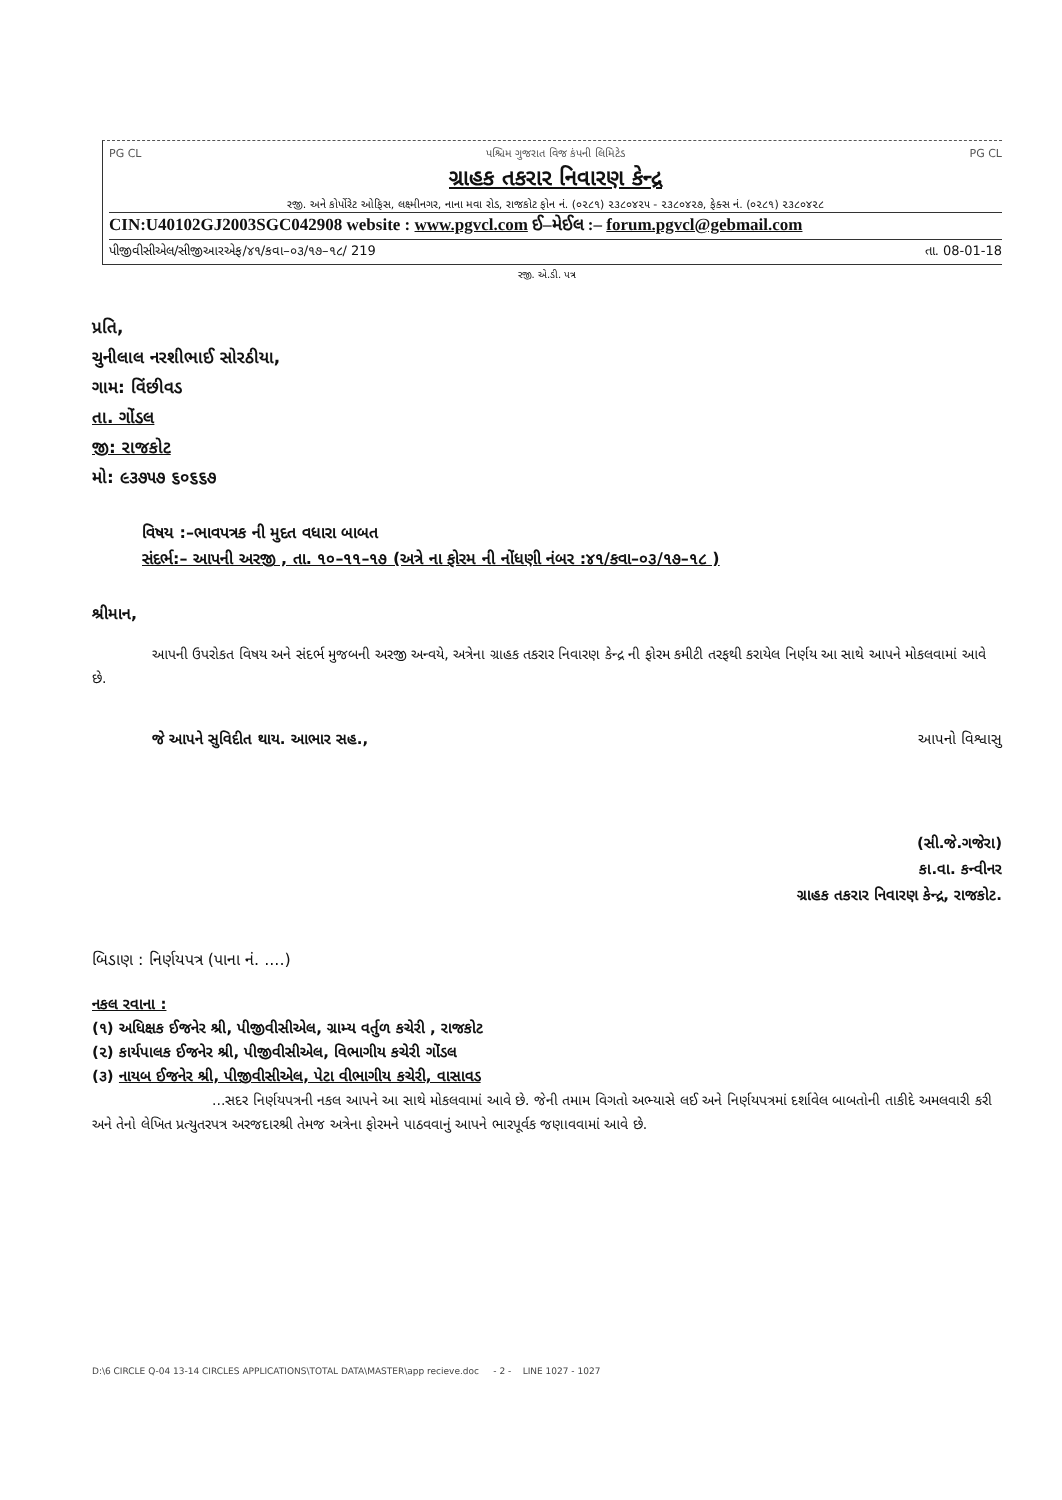PG CL પશ્ચિમ ગુજરાત વિજ કંપની લિમિટેડ PG CL
ગ્રાહક તકરાર નિવારણ કેન્દ્ર
રજી. અને કોર્પોરેટ ઓફિસ, લક્ષ્મીનગર, નાના મવા રોડ, રાજકોટ ફોન નં. (૦૨૮૧) ૨૩૮૦૪૨૫ - ૨૩૮૦૪૨૭, ફેક્સ નં. (૦૨૮૧) ૨૩૮૦૪૨૮
CIN:U40102GJ2003SGC042908 website : www.pgvcl.com ઈ–મેઈલ :– forum.pgvcl@gebmail.com
પીજીવીસીએલ/સીજીઆરએફ/૪૧/કવા–૦૩/૧૭–૧૮/ 219 તા. 08-01-18
રજી. એ.ડી. પત્ર
પ્રતિ,
ચુનીલાલ નરશીભાઈ સોરઠીયા,
ગામ: વિંછીવડ
તા. ગોંડલ
જી: રાજકોટ
મો: ૯૩૭૫૭ ૬૦૬૬૭
વિષય :–ભાવપત્રક ની મુદત વધારા બાબત
સંદર્ભ:– આપની અરજી , તા. ૧૦–૧૧–૧૭ (અત્રે ના ફોરમ ની નોંધણી નંબર :૪૧/કવા–૦૩/૧૭–૧૮ )
શ્રીમાન,
આપની ઉપરોકત વિષય અને સંદર્ભ મુજબની અરજી અન્વયે, અત્રેના ગ્રાહક તકરાર નિવારણ કેન્દ્ર ની ફોરમ કમીટી તરફથી કરાયેલ નિર્ણય આ સાથે આપને મોકલવામાં આવે છે.
જે આપને સુવિદીત થાય. આભાર સહ., આપનો વિશ્વાસુ
(સી.જે.ગજેરા)
કા.વા. કન્વીનર
ગ્રાહક તકરાર નિવારણ કેન્દ્ર, રાજકોટ.
બિડાણ : નિર્ણયપત્ર (પાના નં. ....)
નકલ રવાના :
(૧) અધિક્ષક ઈજનેર શ્રી, પીજીવીસીએલ, ગ્રામ્ય વર્તુળ કચેરી , રાજકોટ
(૨) કાર્યપાલક ઈજનેર શ્રી, પીજીવીસીએલ, વિભાગીય કચેરી ગોંડલ
(૩) નાયબ ઈજનેર શ્રી, પીજીવીસીએલ, પેટા વીભાગીય કચેરી, વાસાવડ
...સદર નિર્ણયપત્રની નકલ આપને આ સાથે મોકલવામાં આવે છે. જેની તમામ વિગતો અભ્યાસે લઈ અને નિર્ણયપત્રમાં દર્શાવેલ બાબતોની તાકીદે અમલવારી કરી અને તેનો લેખિત પ્રત્યુતરપત્ર અરજદારશ્રી તેમજ અત્રેના ફોરમને પાઠવવાનું આપને ભારપૂર્વક જણાવવામાં આવે છે.
D:\6 CIRCLE Q-04 13-14 CIRCLES APPLICATIONS\TOTAL DATA\MASTER\app recieve.doc - 2 - LINE 1027 - 1027